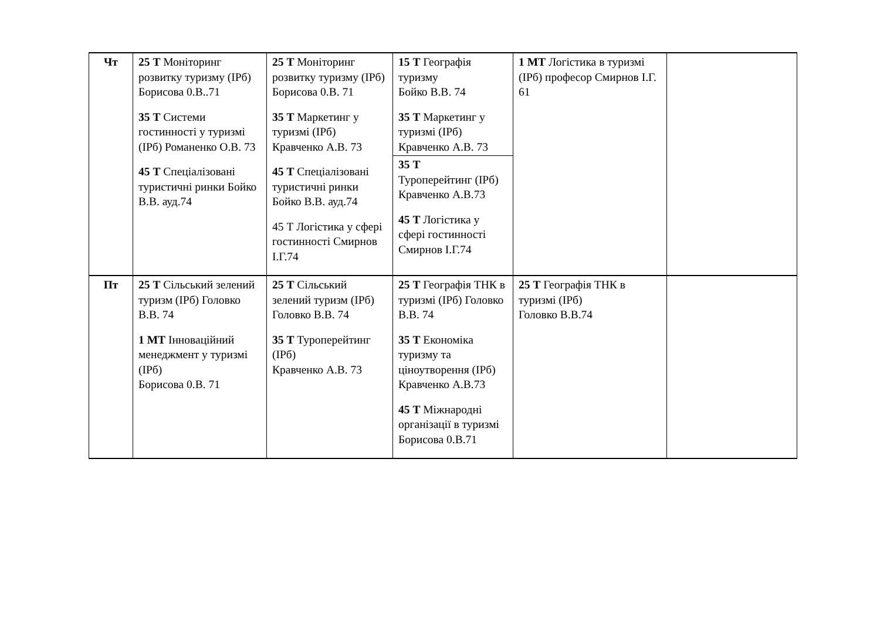| Чт | 25 Т Моніторинг розвитку туризму (ІРб) Борисова 0.В..71 35 Т Системи гостинності у туризмі (ІРб) Романенко О.В. 73 45 Т Спеціалізовані туристичні ринки Бойко В.В. ауд.74 | 25 Т Моніторинг розвитку туризму (ІРб) Борисова 0.В. 71 35 Т Маркетинг у туризмі (ІРб) Кравченко А.В. 73 45 Т Спеціалізовані туристичні ринки Бойко В.В. ауд.74 45 Т Логістика у сфері гостинності Смирнов І.Г.74 | 15 Т Географія туризму Бойко В.В. 74 35 Т Маркетинг у туризмі (ІРб) Кравченко А.В. 73 35 Т Туроперейтинг (ІРб) Кравченко А.В.73 45 Т Логістика у сфері гостинності Смирнов І.Г.74 | 1 МТ Логістика в туризмі (ІРб) професор Смирнов І.Г. 61 | |
| Пт | 25 Т Сільський зелений туризм (ІРб) Головко В.В. 74 1 МТ Інноваційний менеджмент у туризмі (ІРб) Борисова 0.В. 71 | 25 Т Сільський зелений туризм (ІРб) Головко В.В. 74 35 Т Туроперейтинг (ІРб) Кравченко А.В. 73 | 25 Т Географія ТНК в туризмі (ІРб) Головко В.В. 74 35 Т Економіка туризму та ціноутворення (ІРб) Кравченко А.В.73 45 Т Міжнародні організації в туризмі Борисова 0.В.71 | 25 Т Географія ТНК в туризмі (ІРб) Головко В.В.74 | |